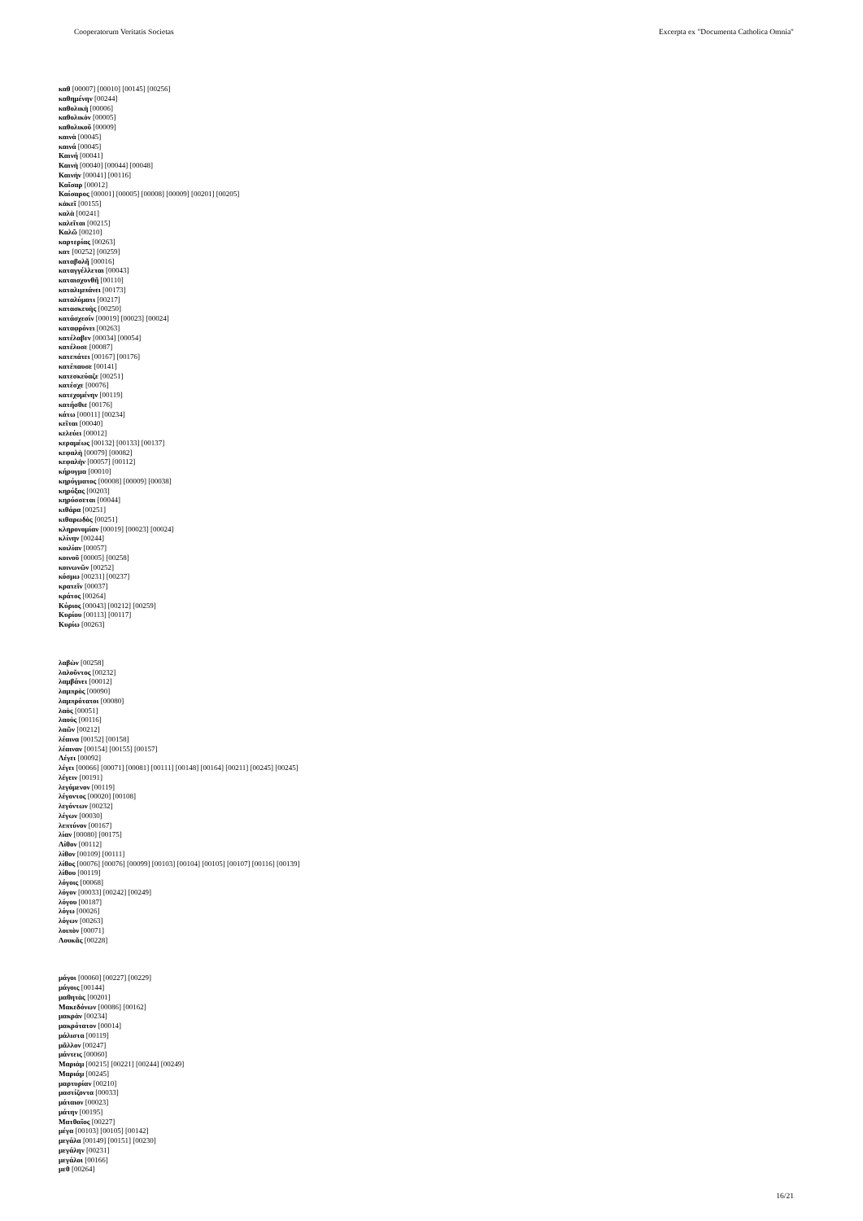Cooperatorum Veritatis Societas Excerpta ex "Documenta Catholica Omnia"
καθ [00007] [00010] [00145] [00256]
καθημένην [00244]
καθολικὴ [00006]
καθολικὸν [00005]
καθολικοῦ [00009]
καινὰ [00045]
καινά [00045]
Καινή [00041]
Καινὴ [00040] [00044] [00048]
Καινὴν [00041] [00116]
Καῖσαρ [00012]
Καίσαρος [00001] [00005] [00008] [00009] [00201] [00205]
κἀκεῖ [00155]
καλὰ [00241]
καλεῖται [00215]
Καλῶ [00210]
καρτερίας [00263]
κατ [00252] [00259]
καταβολῆ [00016]
καταγγέλλεται [00043]
καταισχυνθῆ [00110]
καταλιμπάνει [00173]
καταλύματι [00217]
κατασκευὴς [00250]
κατάσχεσίν [00019] [00023] [00024]
καταφρόνει [00263]
κατέλαβεν [00034] [00054]
κατέλυσε [00087]
κατεπάτει [00167] [00176]
κατέπαυσε [00141]
κατεσκεύαζε [00251]
κατέσχε [00076]
κατεχομένην [00119]
κατήσθιε [00176]
κάτω [00011] [00234]
κεῖται [00040]
κελεύει [00012]
κεραμέως [00132] [00133] [00137]
κεφαλὴ [00079] [00082]
κεφαλὴν [00057] [00112]
κήρυγμα [00010]
κηρύγματος [00008] [00009] [00038]
κηρύξας [00203]
κηρύσσεται [00044]
κιθάρα [00251]
κιθαρωδὸς [00251]
κληρονομίαν [00019] [00023] [00024]
κλίνην [00244]
κοιλίαν [00057]
κοινοῦ [00005] [00258]
κοινωνῶν [00252]
κόσμω [00231] [00237]
κρατεῖν [00037]
κράτος [00264]
Κύριος [00043] [00212] [00259]
Κυρίου [00113] [00117]
Κυρίω [00263]
λαβὼν [00258]
λαλοῦντος [00232]
λαμβάνει [00012]
λαμπρὸς [00090]
λαμπρότατοι [00080]
λαὸς [00051]
λαοὺς [00116]
λαῶν [00212]
λέαινα [00152] [00158]
λέαιναν [00154] [00155] [00157]
Λέγει [00092]
λέγει [00066] [00071] [00081] [00111] [00148] [00164] [00211] [00245] [00245]
λέγειν [00191]
λεγόμενον [00119]
λέγοντος [00020] [00108]
λεγόντων [00232]
λέγων [00030]
λεπτύνον [00167]
λίαν [00080] [00175]
Λίθον [00112]
λίθον [00109] [00111]
λίθος [00076] [00076] [00099] [00103] [00104] [00105] [00107] [00116] [00139]
λίθου [00119]
λόγοις [00068]
λόγον [00033] [00242] [00249]
λόγου [00187]
λόγω [00026]
λόγων [00263]
λοιπὸν [00071]
Λουκᾶς [00228]
μάγοι [00060] [00227] [00229]
μάγοις [00144]
μαθητὰς [00201]
Μακεδόνων [00086] [00162]
μακρὰν [00234]
μακρότατον [00014]
μάλιστα [00119]
μᾶλλον [00247]
μάντεις [00060]
Μαριὰμ [00215] [00221] [00244] [00249]
Μαριάμ [00245]
μαρτυρίαν [00210]
μαστίζοντα [00033]
μάταιον [00023]
μάτην [00195]
Ματθαῖος [00227]
μέγα [00103] [00105] [00142]
μεγάλα [00149] [00151] [00230]
μεγάλην [00231]
μεγάλοι [00166]
μεθ [00264]
16/21